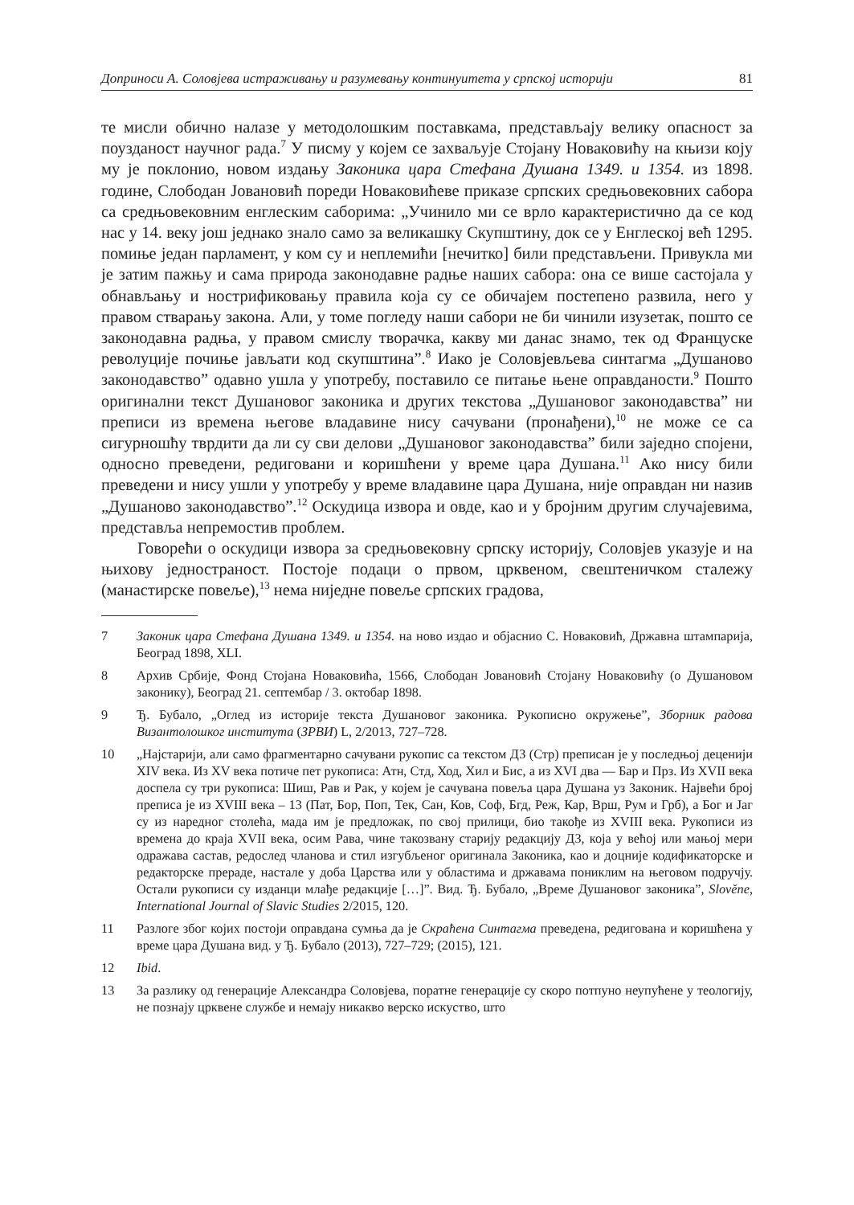Доприноси А. Соловјева истраживању и разумевању континуитета у српској историји 81
те мисли обично налазе у методолошким поставкама, представљају велику опасност за поузданост научног рада.<sup>7</sup> У писму у којем се захваљује Стојану Новаковићу на књизи коју му је поклонио, новом издању Законика цара Стефана Душана 1349. и 1354. из 1898. године, Слободан Јовановић пореди Новаковићеве приказе српских средњовековних сабора са средњовековним енглеским саборима: „Учинило ми се врло карактеристично да се код нас у 14. веку још једнако знало само за великашку Скупштину, док се у Енглеској већ 1295. помиње један парламент, у ком су и неплемићи [нечитко] били представљени. Привукла ми је затим пажњу и сама природа законодавне радње наших сабора: она се више састојала у обнављању и нострификовању правила која су се обичајем постепено развила, него у правом стварању закона. Али, у томе погледу наши сабори не би чинили изузетак, пошто се законодавна радња, у правом смислу творачка, какву ми данас знамо, тек од Француске револуције почиње јављати код скупштина”.<sup>8</sup> Иако је Соловјевљева синтагма „Душаново законодавство” одавно ушла у употребу, поставило се питање њене оправданости.<sup>9</sup> Пошто оригинални текст Душановог законика и других текстова „Душановог законодавства” ни преписи из времена његове владавине нису сачувани (пронађени),<sup>10</sup> не може се са сигурношћу тврдити да ли су сви делови „Душановог законодавства” били заједно спојени, односно преведени, редиговани и коришћени у време цара Душана.<sup>11</sup> Ако нису били преведени и нису ушли у употребу у време владавине цара Душана, није оправдан ни назив „Душаново законодавство”.<sup>12</sup> Оскудица извора и овде, као и у бројним другим случајевима, представља непремостив проблем.
Говорећи о оскудици извора за средњовековну српску историју, Соловјев указује и на њихову једностраност. Постоје подаци о првом, црквеном, свештеничком сталежу (манастирске повеље),<sup>13</sup> нема ниједне повеље српских градова,
7 Законик цара Стефана Душана 1349. и 1354. на ново издао и објаснио С. Новаковић, Државна штампарија, Београд 1898, XLI.
8 Архив Србије, Фонд Стојана Новаковића, 1566, Слободан Јовановић Стојану Новаковићу (о Душановом законику), Београд 21. септембар / 3. октобар 1898.
9 Ђ. Бубало, „Оглед из историје текста Душановог законика. Рукописно окружење”, Зборник радова Византолошког института (ЗРВИ) L, 2/2013, 727–728.
10 „Најстарији, али само фрагментарно сачувани рукопис са текстом ДЗ (Стр) преписан је у последњој деценији XIV века. Из XV века потиче пет рукописа: Атн, Стд, Ход, Хил и Бис, а из XVI два — Бар и Прз. Из XVII века доспела су три рукописа: Шиш, Рав и Рак, у којем је сачувана повеља цара Душана уз Законик. Највећи број преписа је из XVIII века – 13 (Пат, Бор, Поп, Тек, Сан, Ков, Соф, Бгд, Реж, Кар, Врш, Рум и Грб), а Бог и Јаг су из наредног столећа, мада им је предложак, по свој прилици, био такође из XVIII века. Рукописи из времена до краја XVII века, осим Рава, чине такозвану старију редакцију ДЗ, која у већој или мањој мери одражава састав, редослед чланова и стил изгубљеног оригинала Законика, као и доцније кодификаторске и редакторске прераде, настале у доба Царства или у областима и државама пониклим на његовом подручју. Остали рукописи су изданци млађе редакције […]”. Вид. Ђ. Бубало, „Време Душановог законика”, Slověne, International Journal of Slavic Studies 2/2015, 120.
11 Разлоге због којих постоји оправдана сумња да је Скраћена Синтагма преведена, редигована и коришћена у време цара Душана вид. у Ђ. Бубало (2013), 727–729; (2015), 121.
12 Ibid.
13 За разлику од генерације Александра Соловјева, поратне генерације су скоро потпуно неупућене у теологију, не познају црквене службе и немају никакво верско искуство, што